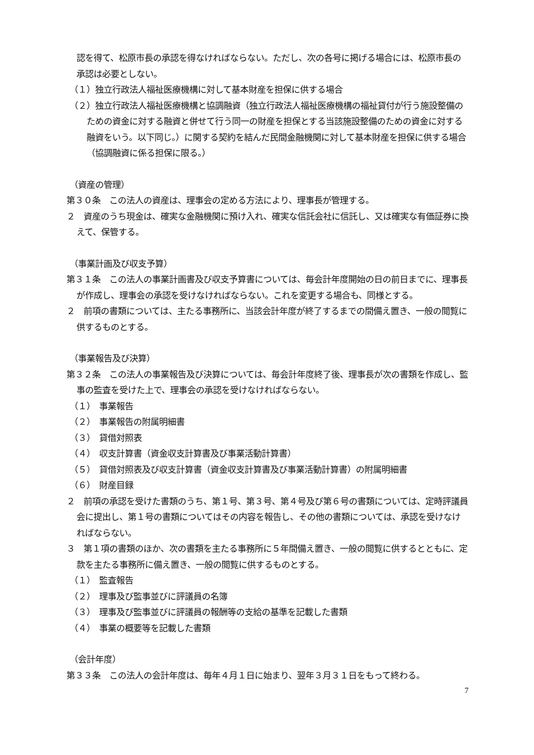認を得て、松原市長の承認を得なければならない。ただし、次の各号に掲げる場合には、松原市長の承認は必要としない。
（１）独立行政法人福祉医療機構に対して基本財産を担保に供する場合
（２）独立行政法人福祉医療機構と協調融資（独立行政法人福祉医療機構の福祉貸付が行う施設整備のための資金に対する融資と併せて行う同一の財産を担保とする当該施設整備のための資金に対する融資をいう。以下同じ。）に関する契約を結んだ民間金融機関に対して基本財産を担保に供する場合（協調融資に係る担保に限る。）
（資産の管理）
第３０条　この法人の資産は、理事会の定める方法により、理事長が管理する。
２　資産のうち現金は、確実な金融機関に預け入れ、確実な信託会社に信託し、又は確実な有価証券に換えて、保管する。
（事業計画及び収支予算）
第３１条　この法人の事業計画書及び収支予算書については、毎会計年度開始の日の前日までに、理事長が作成し、理事会の承認を受けなければならない。これを変更する場合も、同様とする。
２　前項の書類については、主たる事務所に、当該会計年度が終了するまでの間備え置き、一般の閲覧に供するものとする。
（事業報告及び決算）
第３２条　この法人の事業報告及び決算については、毎会計年度終了後、理事長が次の書類を作成し、監事の監査を受けた上で、理事会の承認を受けなければならない。
（１）　事業報告
（２）　事業報告の附属明細書
（３）　貸借対照表
（４）　収支計算書（資金収支計算書及び事業活動計算書）
（５）　貸借対照表及び収支計算書（資金収支計算書及び事業活動計算書）の附属明細書
（６）　財産目録
２　前項の承認を受けた書類のうち、第１号、第３号、第４号及び第６号の書類については、定時評議員会に提出し、第１号の書類についてはその内容を報告し、その他の書類については、承認を受けなければならない。
３　第１項の書類のほか、次の書類を主たる事務所に５年間備え置き、一般の閲覧に供するとともに、定款を主たる事務所に備え置き、一般の閲覧に供するものとする。
（１）　監査報告
（２）　理事及び監事並びに評議員の名簿
（３）　理事及び監事並びに評議員の報酬等の支給の基準を記載した書類
（４）　事業の概要等を記載した書類
（会計年度）
第３３条　この法人の会計年度は、毎年４月１日に始まり、翌年３月３１日をもって終わる。
7